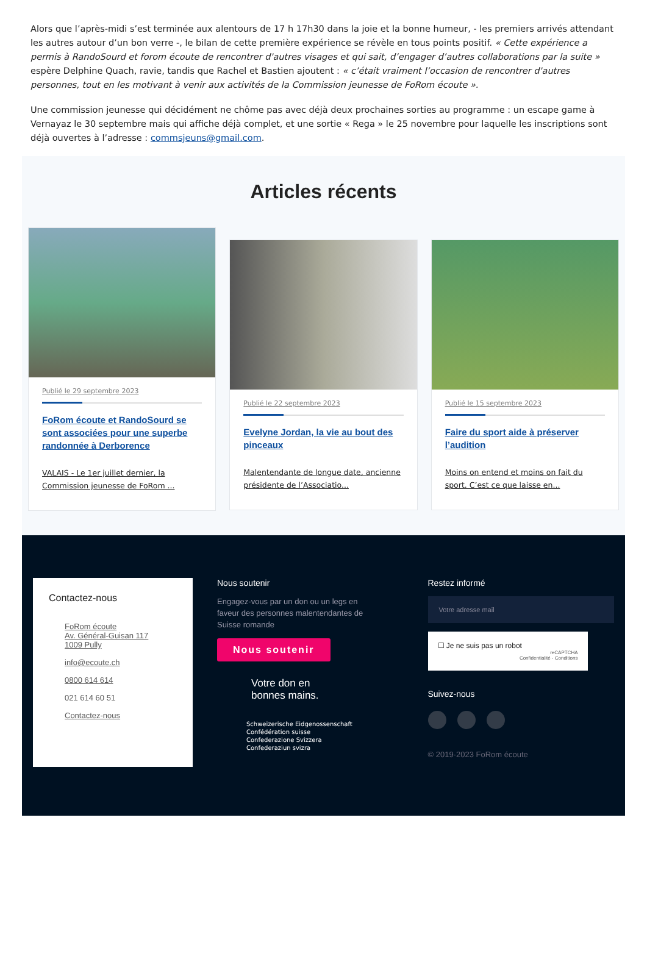Alors que l’après-midi s’est terminée aux alentours de 17 h 17h30 dans la joie et la bonne humeur, - les premiers arrivés attendant les autres autour d’un bon verre -, le bilan de cette première expérience se révèle en tous points positif. « Cette expérience a permis à RandoSourd et forom écoute de rencontrer d'autres visages et qui sait, d’engager d’autres collaborations par la suite » espère Delphine Quach, ravie, tandis que Rachel et Bastien ajoutent : « c’était vraiment l’occasion de rencontrer d'autres personnes, tout en les motivant à venir aux activités de la Commission jeunesse de FoRom écoute ».
Une commission jeunesse qui décidément ne chôme pas avec déjà deux prochaines sorties au programme : un escape game à Vernayaz le 30 septembre mais qui affiche déjà complet, et une sortie « Rega » le 25 novembre pour laquelle les inscriptions sont déjà ouvertes à l’adresse : commsjeuns@gmail.com.
Articles récents
Publié le 29 septembre 2023
FoRom écoute et RandoSourd se sont associées pour une superbe randonnée à Derborence
VALAIS - Le 1er juillet dernier, la Commission jeunesse de FoRom ...
Publié le 22 septembre 2023
Evelyne Jordan, la vie au bout des pinceaux
Malentendante de longue date, ancienne présidente de l’Associatio...
Publié le 15 septembre 2023
Faire du sport aide à préserver l’audition
Moins on entend et moins on fait du sport. C’est ce que laisse en...
Contactez-nous
FoRom écoute
Av. Général-Guisan 117
1009 Pully
info@ecoute.ch
0800 614 614
021 614 60 51
Contactez-nous
Nous soutenir
Engagez-vous par un don ou un legs en faveur des personnes malentendantes de Suisse romande
Nous soutenir
Votre don en
bonnes mains.
Schweizerische Eidgenossenschaft
Confédération suisse
Confederazione Svizzera
Confederaziun svizra
Restez informé
Votre adresse mail
☐ Je ne suis pas un robot
reCAPTCHA
Confidentialité - Conditions
Suivez-nous
© 2019-2023 FoRom écoute